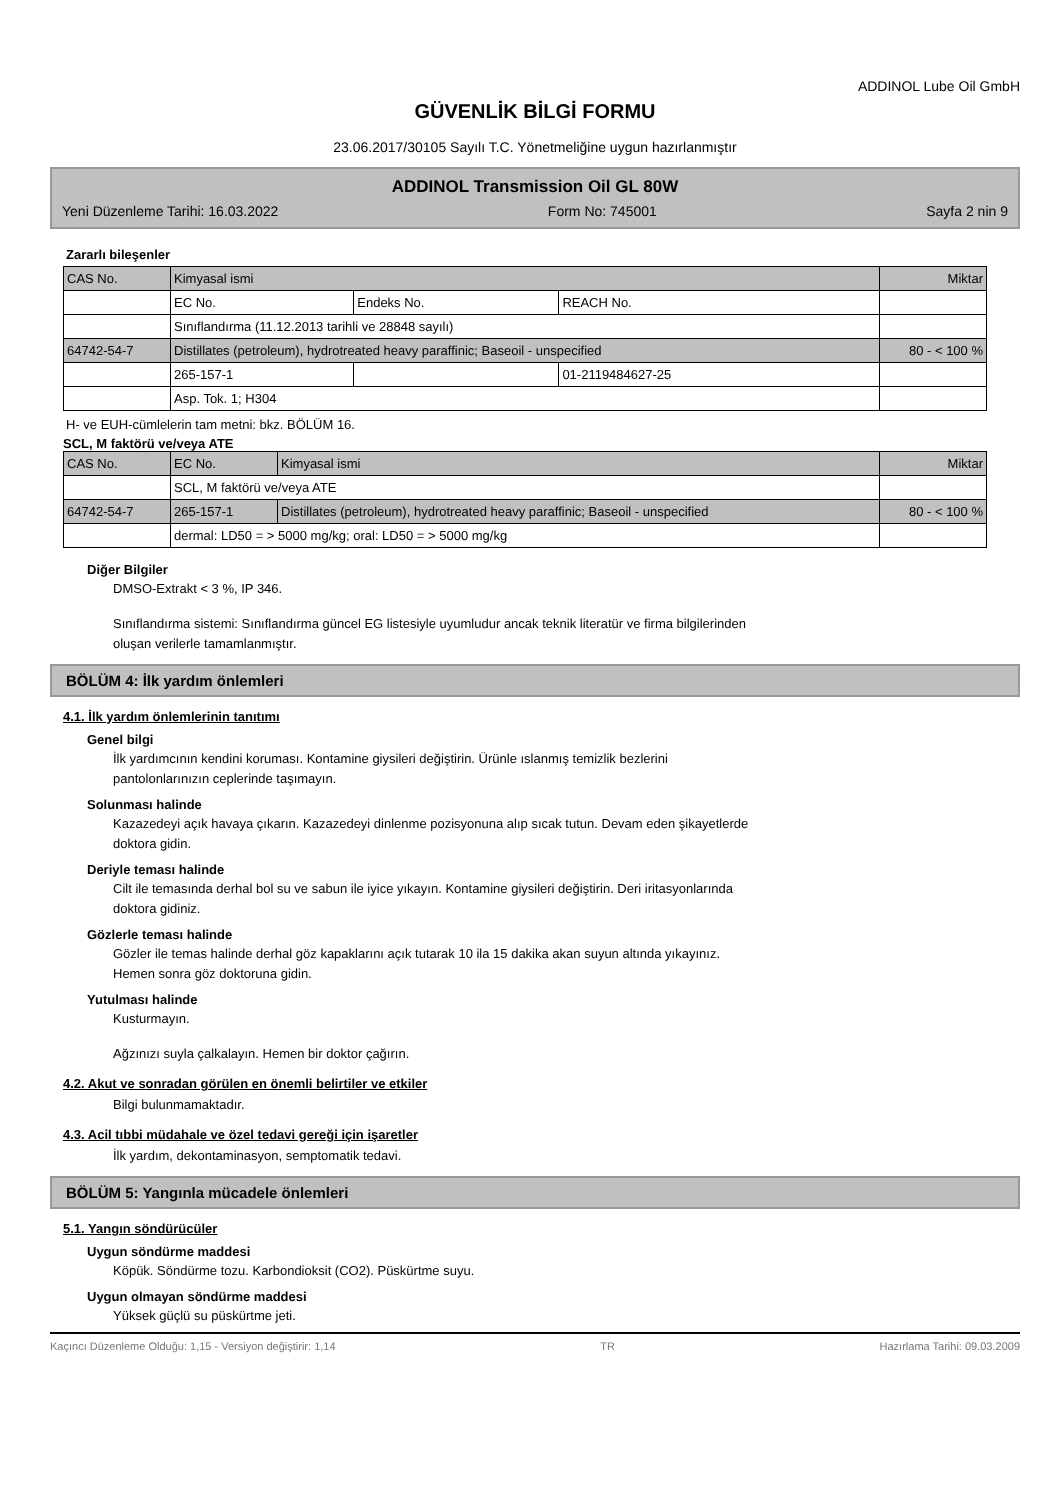ADDINOL Lube Oil GmbH
GÜVENLİK BİLGİ FORMU
23.06.2017/30105 Sayılı T.C. Yönetmeliğine uygun hazırlanmıştır
ADDINOL Transmission Oil GL 80W
Yeni Düzenleme Tarihi: 16.03.2022 Form No: 745001 Sayfa 2 nin 9
Zararlı bileşenler
| CAS No. | Kimyasal ismi | | | Miktar |
| | EC No. | Endeks No. | REACH No. | |
| | Sınıflandırma (11.12.2013 tarihli ve 28848 sayılı) | | | |
| 64742-54-7 | Distillates (petroleum), hydrotreated heavy paraffinic; Baseoil - unspecified | | | 80 - < 100 % |
| | 265-157-1 | | 01-2119484627-25 | |
| | Asp. Tok. 1; H304 | | | |
H- ve EUH-cümlelerin tam metni: bkz. BÖLÜM 16.
SCL, M faktörü ve/veya ATE
| CAS No. | EC No. | Kimyasal ismi | Miktar |
| | SCL, M faktörü ve/veya ATE | | |
| 64742-54-7 | 265-157-1 | Distillates (petroleum), hydrotreated heavy paraffinic; Baseoil - unspecified | 80 - < 100 % |
| | dermal: LD50 = > 5000 mg/kg; oral: LD50 = > 5000 mg/kg | | |
Diğer Bilgiler
DMSO-Extrakt < 3 %, IP 346.
Sınıflandırma sistemi: Sınıflandırma güncel EG listesiyle uyumludur ancak teknik literatür ve firma bilgilerinden
oluşan verilerle tamamlanmıştır.
BÖLÜM 4: İlk yardım önlemleri
4.1. İlk yardım önlemlerinin tanıtımı
Genel bilgi
İlk yardımcının kendini koruması. Kontamine giysileri değiştirin. Ürünle ıslanmış temizlik bezlerini
pantolonlarınızın ceplerinde taşımayın.
Solunması halinde
Kazazedeyi açık havaya çıkarın. Kazazedeyi dinlenme pozisyonuna alıp sıcak tutun. Devam eden şikayetlerde
doktora gidin.
Deriyle teması halinde
Cilt ile temasında derhal bol su ve sabun ile iyice yıkayın. Kontamine giysileri değiştirin. Deri iritasyonlarında
doktora gidiniz.
Gözlerle teması halinde
Gözler ile temas halinde derhal göz kapaklarını açık tutarak 10 ila 15 dakika akan suyun altında yıkayınız.
Hemen sonra göz doktoruna gidin.
Yutulması halinde
Kusturmayın.
Ağzınızı suyla çalkalayın. Hemen bir doktor çağırın.
4.2. Akut ve sonradan görülen en önemli belirtiler ve etkiler
Bilgi bulunmamaktadır.
4.3. Acil tıbbi müdahale ve özel tedavi gereği için işaretler
İlk yardım, dekontaminasyon, semptomatik tedavi.
BÖLÜM 5: Yangınla mücadele önlemleri
5.1. Yangın söndürücüler
Uygun söndürme maddesi
Köpük. Söndürme tozu. Karbondioksit (CO2). Püskürtme suyu.
Uygun olmayan söndürme maddesi
Yüksek güçlü su püskürtme jeti.
Kaçıncı Düzenleme Olduğu: 1,15 - Versiyon değiştirir: 1,14 TR Hazırlama Tarihi: 09.03.2009